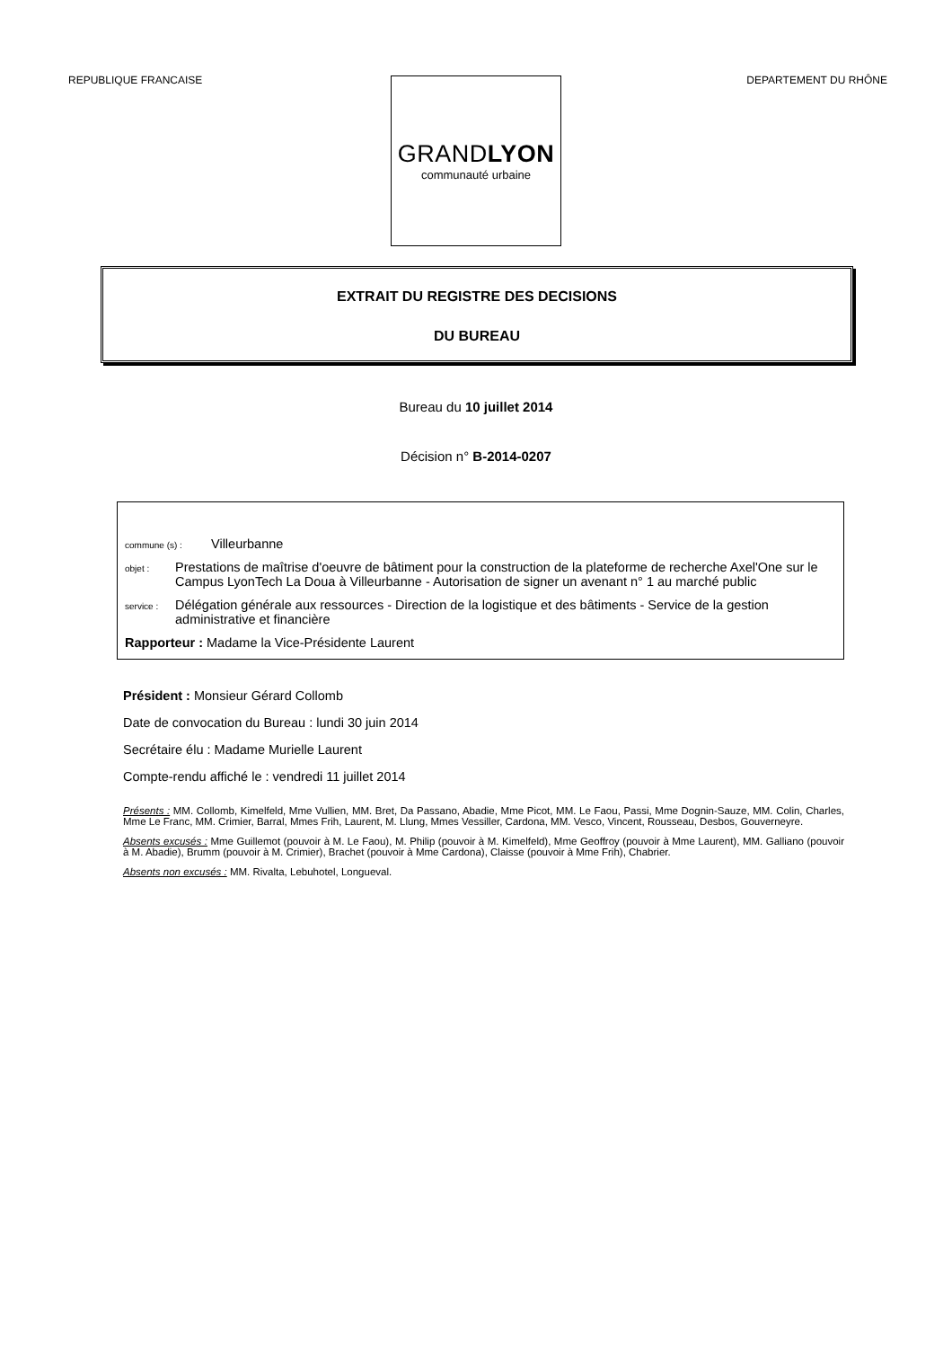REPUBLIQUE FRANCAISE DEPARTEMENT DU RHÔNE
GRANDLYON
communauté urbaine
EXTRAIT DU REGISTRE DES DECISIONS
DU BUREAU
Bureau du 10 juillet 2014
Décision n° B-2014-0207
commune (s) : Villeurbanne
objet : Prestations de maîtrise d'oeuvre de bâtiment pour la construction de la plateforme de recherche Axel'One sur le Campus LyonTech La Doua à Villeurbanne - Autorisation de signer un avenant n° 1 au marché public
service : Délégation générale aux ressources - Direction de la logistique et des bâtiments - Service de la gestion administrative et financière
Rapporteur : Madame la Vice-Présidente Laurent
Président : Monsieur Gérard Collomb
Date de convocation du Bureau : lundi 30 juin 2014
Secrétaire élu : Madame Murielle Laurent
Compte-rendu affiché le : vendredi 11 juillet 2014
Présents : MM. Collomb, Kimelfeld, Mme Vullien, MM. Bret, Da Passano, Abadie, Mme Picot, MM. Le Faou, Passi, Mme Dognin-Sauze, MM. Colin, Charles, Mme Le Franc, MM. Crimier, Barral, Mmes Frih, Laurent, M. Llung, Mmes Vessiller, Cardona, MM. Vesco, Vincent, Rousseau, Desbos, Gouverneyre.
Absents excusés : Mme Guillemot (pouvoir à M. Le Faou), M. Philip (pouvoir à M. Kimelfeld), Mme Geoffroy (pouvoir à Mme Laurent), MM. Galliano (pouvoir à M. Abadie), Brumm (pouvoir à M. Crimier), Brachet (pouvoir à Mme Cardona), Claisse (pouvoir à Mme Frih), Chabrier.
Absents non excusés : MM. Rivalta, Lebuhotel, Longueval.